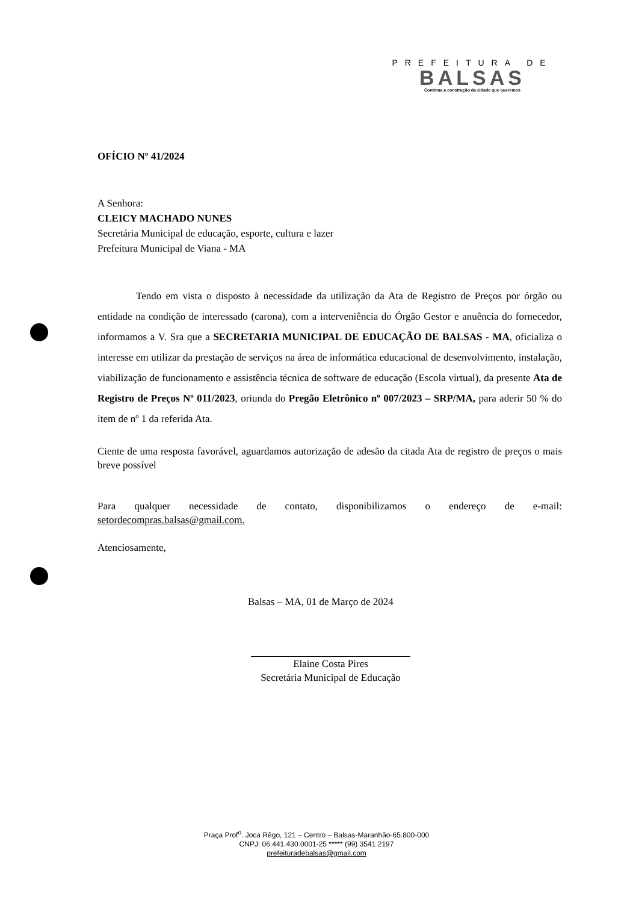PREFEITURA DE
BALSAS
Continua a construção da cidade que queremos
OFÍCIO Nº 41/2024
A Senhora:
CLEICY MACHADO NUNES
Secretária Municipal de educação, esporte, cultura e lazer
Prefeitura Municipal de Viana - MA
Tendo em vista o disposto à necessidade da utilização da Ata de Registro de Preços por órgão ou entidade na condição de interessado (carona), com a interveniência do Órgão Gestor e anuência do fornecedor, informamos a V. Sra que a SECRETARIA MUNICIPAL DE EDUCAÇÃO DE BALSAS - MA, oficializa o interesse em utilizar da prestação de serviços na área de informática educacional de desenvolvimento, instalação, viabilização de funcionamento e assistência técnica de software de educação (Escola virtual), da presente Ata de Registro de Preços Nº 011/2023, oriunda do Pregão Eletrônico nº 007/2023 – SRP/MA, para aderir 50 % do item de nº 1 da referida Ata.
Ciente de uma resposta favorável, aguardamos autorização de adesão da citada Ata de registro de preços o mais breve possível
Para qualquer necessidade de contato, disponibilizamos o endereço de e-mail: setordecompras.balsas@gmail.com.
Atenciosamente,
Balsas – MA, 01 de Março de 2024
Elaine Costa Pires
Secretária Municipal de Educação
Praça Prof<sup>o</sup>. Joca Rêgo, 121 – Centro – Balsas-Maranhão-65.800-000
CNPJ: 06.441.430.0001-25 ***** (99) 3541 2197
prefeituradebalsas@gmail.com